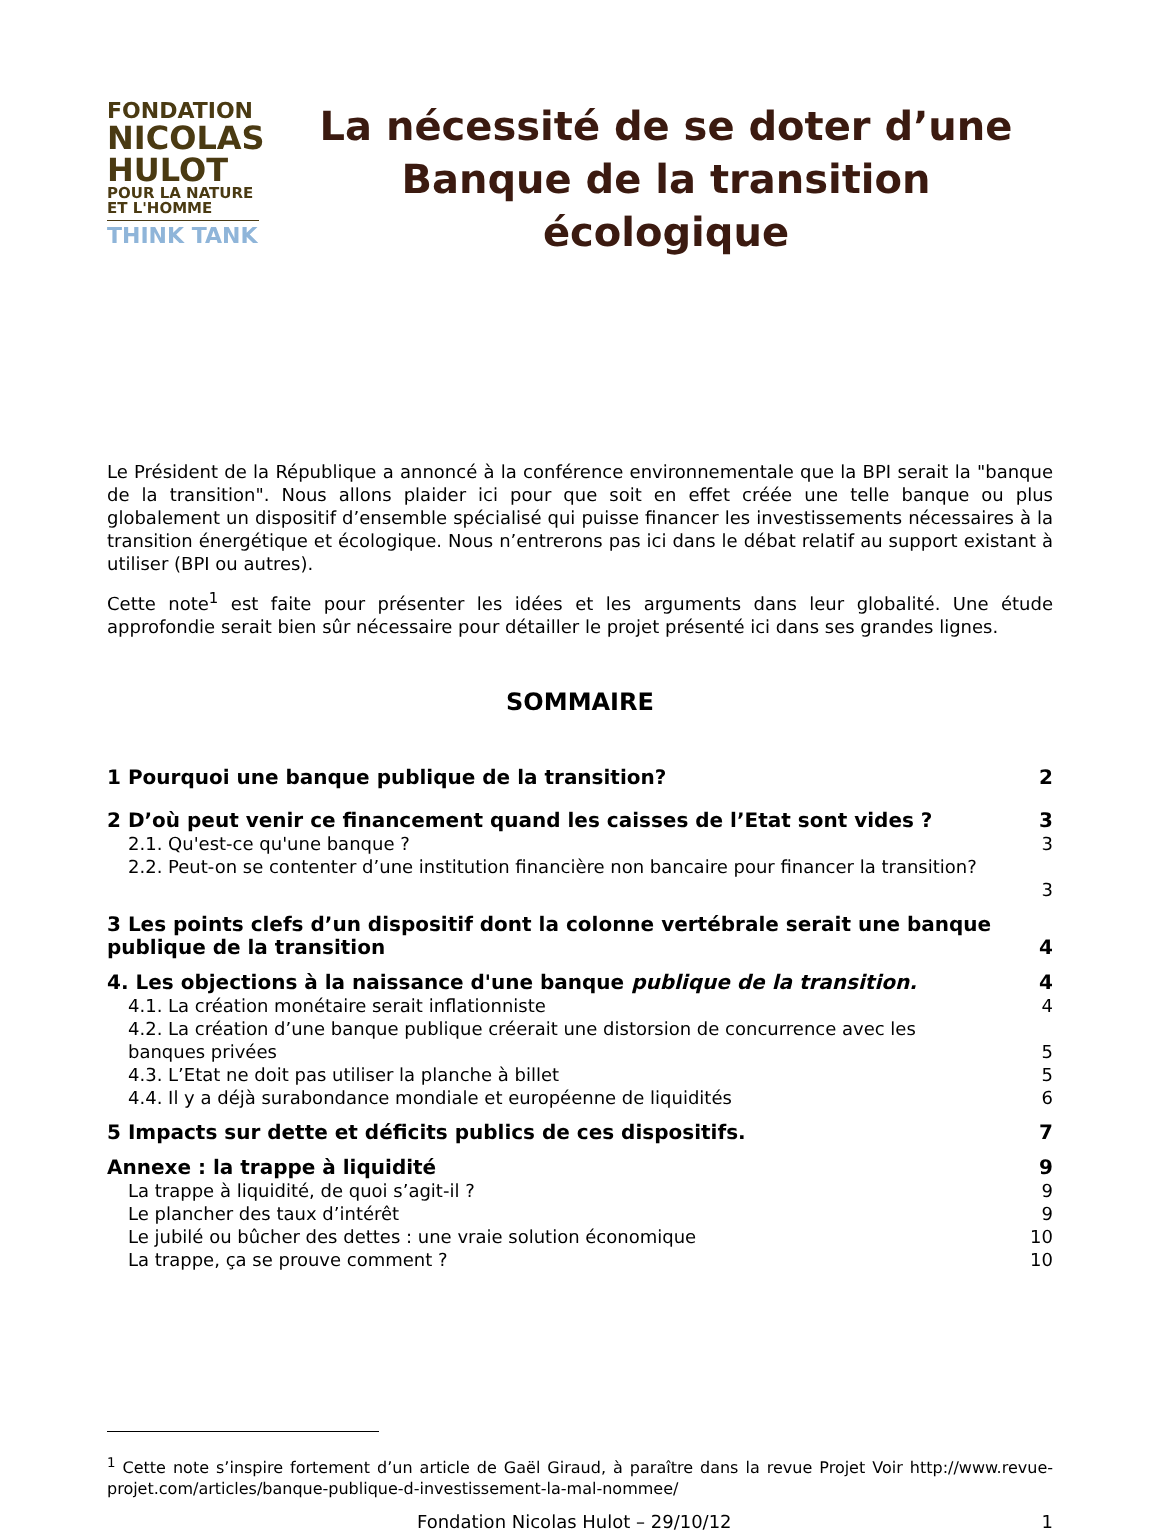FONDATION
NICOLAS
HULOT
POUR LA NATURE
ET L'HOMME
THINK TANK
La nécessité de se doter d’une Banque de la transition écologique
Le Président de la République a annoncé à la conférence environnementale que la BPI serait la "banque de la transition". Nous allons plaider ici pour que soit en effet créée une telle banque ou plus globalement un dispositif d’ensemble spécialisé qui puisse financer les investissements nécessaires à la transition énergétique et écologique. Nous n’entrerons pas ici dans le débat relatif au support existant à utiliser (BPI ou autres).
Cette note<sup>1</sup> est faite pour présenter les idées et les arguments dans leur globalité. Une étude approfondie serait bien sûr nécessaire pour détailler le projet présenté ici dans ses grandes lignes.
SOMMAIRE
1 Pourquoi une banque publique de la transition? 2
2 D’où peut venir ce financement quand les caisses de l’Etat sont vides ? 3
2.1. Qu'est-ce qu'une banque ? 3
2.2. Peut-on se contenter d’une institution financière non bancaire pour financer la transition?
3
3 Les points clefs d’un dispositif dont la colonne vertébrale serait une banque publique de la transition 4
4. Les objections à la naissance d'une banque publique de la transition. 4
4.1. La création monétaire serait inflationniste 4
4.2. La création d’une banque publique créerait une distorsion de concurrence avec les
banques privées 5
4.3. L’Etat ne doit pas utiliser la planche à billet 5
4.4. Il y a déjà surabondance mondiale et européenne de liquidités 6
5 Impacts sur dette et déficits publics de ces dispositifs. 7
Annexe : la trappe à liquidité 9
La trappe à liquidité, de quoi s’agit-il ? 9
Le plancher des taux d’intérêt 9
Le jubilé ou bûcher des dettes : une vraie solution économique 10
La trappe, ça se prouve comment ? 10
<sup>1</sup> Cette note s’inspire fortement d’un article de Gaël Giraud, à paraître dans la revue Projet Voir http://www.revue-projet.com/articles/banque-publique-d-investissement-la-mal-nommee/
Fondation Nicolas Hulot – 29/10/12 1